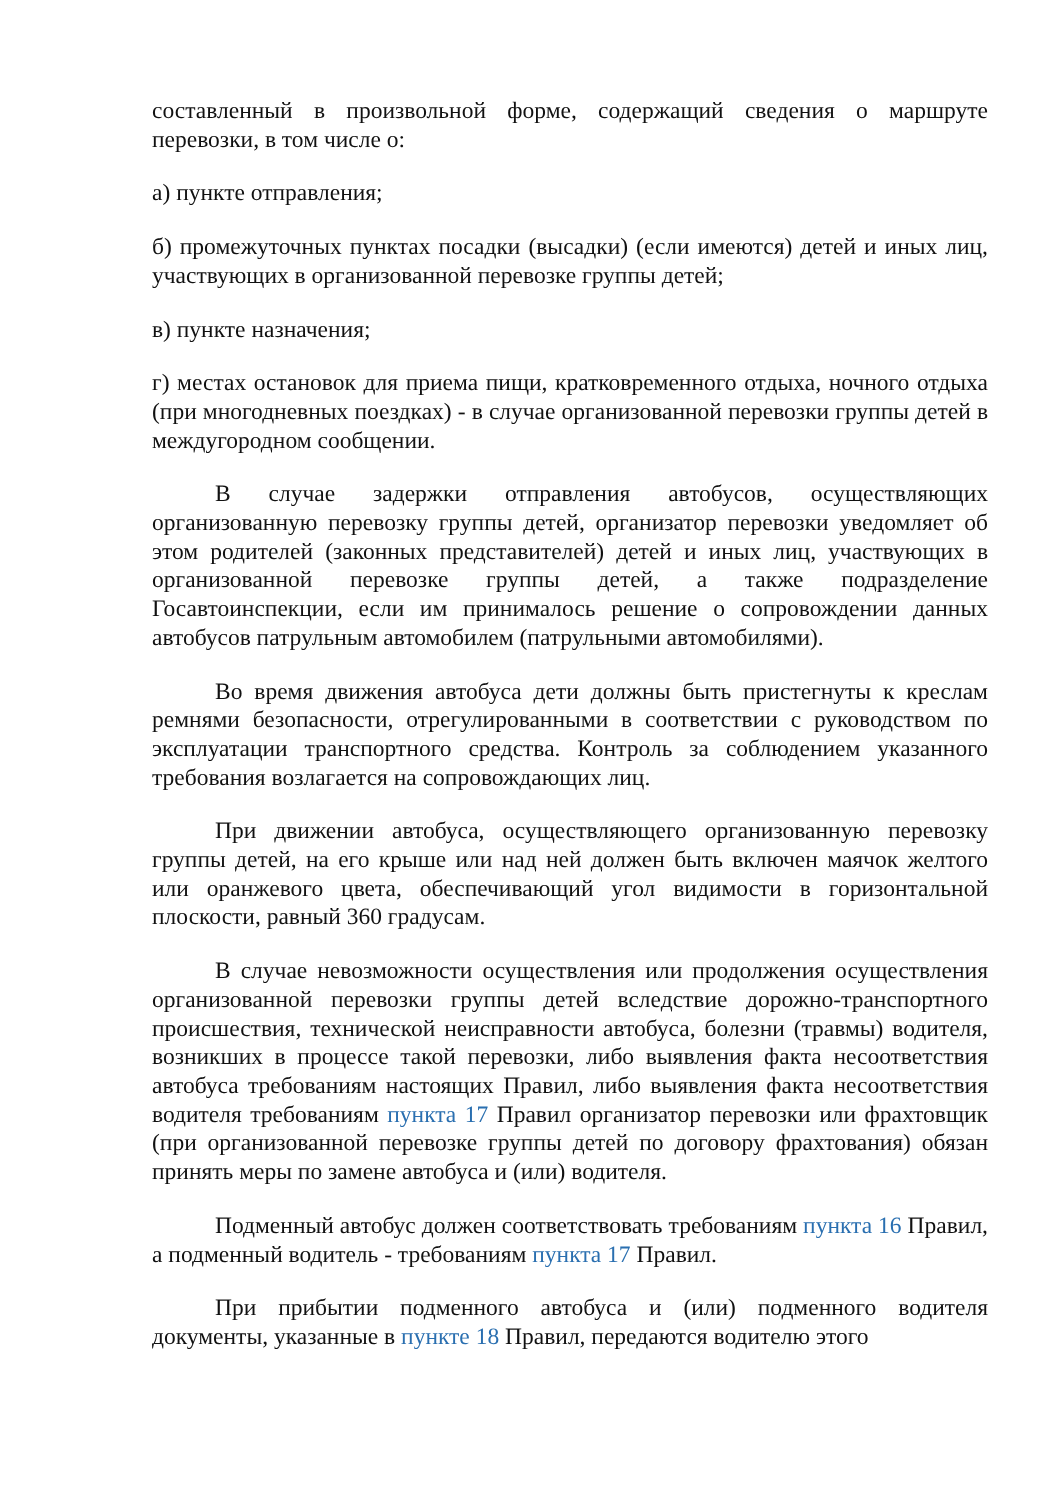составленный в произвольной форме, содержащий сведения о маршруте перевозки, в том числе о:
а) пункте отправления;
б) промежуточных пунктах посадки (высадки) (если имеются) детей и иных лиц, участвующих в организованной перевозке группы детей;
в) пункте назначения;
г) местах остановок для приема пищи, кратковременного отдыха, ночного отдыха (при многодневных поездках) - в случае организованной перевозки группы детей в междугородном сообщении.
В случае задержки отправления автобусов, осуществляющих организованную перевозку группы детей, организатор перевозки уведомляет об этом родителей (законных представителей) детей и иных лиц, участвующих в организованной перевозке группы детей, а также подразделение Госавтоинспекции, если им принималось решение о сопровождении данных автобусов патрульным автомобилем (патрульными автомобилями).
Во время движения автобуса дети должны быть пристегнуты к креслам ремнями безопасности, отрегулированными в соответствии с руководством по эксплуатации транспортного средства. Контроль за соблюдением указанного требования возлагается на сопровождающих лиц.
При движении автобуса, осуществляющего организованную перевозку группы детей, на его крыше или над ней должен быть включен маячок желтого или оранжевого цвета, обеспечивающий угол видимости в горизонтальной плоскости, равный 360 градусам.
В случае невозможности осуществления или продолжения осуществления организованной перевозки группы детей вследствие дорожно-транспортного происшествия, технической неисправности автобуса, болезни (травмы) водителя, возникших в процессе такой перевозки, либо выявления факта несоответствия автобуса требованиям настоящих Правил, либо выявления факта несоответствия водителя требованиям пункта 17 Правил организатор перевозки или фрахтовщик (при организованной перевозке группы детей по договору фрахтования) обязан принять меры по замене автобуса и (или) водителя.
Подменный автобус должен соответствовать требованиям пункта 16 Правил, а подменный водитель - требованиям пункта 17 Правил.
При прибытии подменного автобуса и (или) подменного водителя документы, указанные в пункте 18 Правил, передаются водителю этого